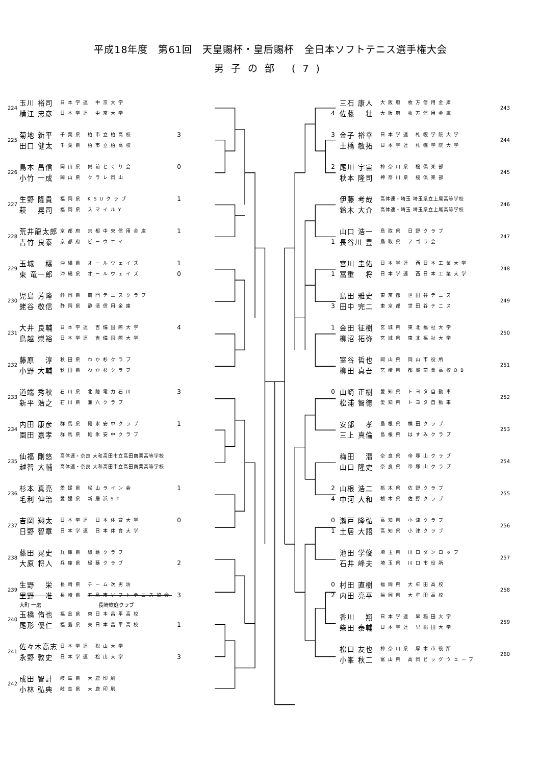平成18年度　第61回　天皇賜杯・皇后賜杯　全日本ソフトテニス選手権大会
男子の部 (7)
| 224 | 玉川 裕司 | 日本学連 中京大学 | |
| | 横江 忠彦 | 日本学連 中京大学 | |
| 225 | 菊地 新平 | 千葉県 柏市立柏高校 | 3 |
| | 田口 健太 | 千葉県 柏市立柏高校 | |
| 226 | 島本 昌信 | 岡山県 備前とくり会 | 0 |
| | 小竹 一成 | 岡山県 クラレ岡山 | |
| 227 | 生野 隆貴 | 福岡県 KSUクラブ | 1 |
| | 萩 晃司 | 福岡県 スマイルY | |
| 228 | 荒井龍太郎 | 京都府 京都中央信用金庫 | 1 |
| | 吉竹 良泰 | 京都府 ビーウエイ | |
| 229 | 玉城 穣 | 沖縄県 オールウェイズ | 1 |
| | 東 竜一郎 | 沖縄県 オールウェイズ | 0 |
| 230 | 児島 芳隆 | 静岡県 商門テニスクラブ | |
| | 蛯谷 敬信 | 静岡県 静清信用金庫 | |
| 231 | 大井 良輔 | 日本学連 吉備国際大学 | 4 |
| | 鳥越 崇裕 | 日本学連 吉備国際大学 | |
| 232 | 藤原 淳 | 秋田県 わか杉クラブ | |
| | 小野 大輔 | 秋田県 わか杉クラブ | |
| 233 | 道端 秀秋 | 石川県 北陸電力石川 | 3 |
| | 新平 浩之 | 石川県 兼六クラブ | |
| 234 | 内田 康彦 | 群馬県 碓氷安中クラブ | 1 |
| | 園田 嘉孝 | 群馬県 碓氷安中クラブ | |
| 235 | 仙福 剛悠 | 高体連・奈良 大和高田市立高田商業高等学校 | |
| | 越智 大輔 | 高体連・奈良 大和高田市立高田商業高等学校 | |
| 236 | 杉本 真亮 | 愛媛県 松山ライン会 | 1 |
| | 毛利 伸治 | 愛媛県 新居浜ST | |
| 237 | 吉岡 翔太 | 日本学連 日本体育大学 | 0 |
| | 日野 智章 | 日本学連 日本体育大学 | |
| 238 | 藤田 晃史 | 兵庫県 緑蔭クラブ | |
| | 大原 将人 | 兵庫県 緑蔭クラブ | 2 |
| 239 | 生野 栄 | 長崎県 チーム次男坊 | |
| | 里野 准 | 長崎県 五島市ソフトテニス協会 | 3 |
| | 大町 一磨 | 長崎軟庭クラブ | |
| 240 | 玉橋 侑也 | 福島県 東日本昌平高校 | |
| | 尾形 優仁 | 福島県 東日本昌平高校 | 1 |
| 241 | 佐々木高志 | 日本学連 松山大学 | |
| | 永野 敦史 | 日本学連 松山大学 | 3 |
| 242 | 成田 智計 | 岐阜県 大鹿印刷 | |
| | 小林 弘典 | 岐阜県 大鹿印刷 | |
| | 三石 康人 | 大阪府 枚方信用金庫 | 243 |
| 4 | 佐藤 壮 | 大阪府 枚方信用金庫 | |
| 3 | 金子 裕幸 | 日本学連 札幌学院大学 | 244 |
| | 土橋 敏拓 | 日本学連 札幌学院大学 | |
| 2 | 尾川 宇宙 | 神奈川県 桜倶楽部 | 245 |
| | 秋本 隆司 | 神奈川県 桜倶楽部 | |
| | 伊藤 考哉 | 高体連・埼玉 埼玉県立上尾高等学校 | 246 |
| | 鈴木 大介 | 高体連・埼玉 埼玉県立上尾高等学校 | |
| | 山口 浩一 | 鳥取県 日野クラブ | 247 |
| 1 | 長谷川 豊 | 鳥取県 アゴラ会 | |
| | 宮川 圭佑 | 日本学連 西日本工業大学 | 248 |
| 1 | 冨重 将 | 日本学連 西日本工業大学 | |
| | 島田 雅史 | 東京都 世田谷テニス | 249 |
| 3 | 田中 完二 | 東京都 世田谷テニス | |
| 1 | 金田 征樹 | 宮城県 東北福祉大学 | 250 |
| | 柳沼 拓弥 | 宮城県 東北福祉大学 | |
| | 室谷 哲也 | 岡山県 岡山市役所 | 251 |
| | 柳田 真吾 | 宮崎県 都城商業高校OB | |
| 0 | 山崎 正樹 | 愛知県 トヨタ自動車 | 252 |
| | 松浦 智徳 | 愛知県 トヨタ自動車 | |
| | 安部 孝 | 島根県 横田クラブ | 253 |
| | 三上 真倫 | 島根県 はすみクラブ | |
| | 梅田 潜 | 奈良県 帝塚山クラブ | 254 |
| | 山口 隆史 | 奈良県 帝塚山クラブ | |
| 2 | 山根 浩二 | 栃木県 佐野クラブ | 255 |
| 4 | 中河 大和 | 栃木県 佐野クラブ | |
| 0 | 瀬戸 隆弘 | 高知県 小津クラブ | 256 |
| 1 | 土居 大語 | 高知県 小津クラブ | |
| | 池田 学俊 | 埼玉県 川口ダンロップ | 257 |
| | 石井 峰夫 | 埼玉県 川口市役所 | |
| 0 | 村田 直樹 | 福岡県 大牟田高校 | 258 |
| 2 | 内田 亮平 | 福岡県 大牟田高校 | |
| | 香川 翔 | 日本学連 早稲田大学 | 259 |
| | 柴田 泰輔 | 日本学連 早稲田大学 | |
| | 松口 友也 | 神奈川県 厚木市役所 | 260 |
| | 小峯 秋二 | 富山県 高岡ビッグウェーブ | |